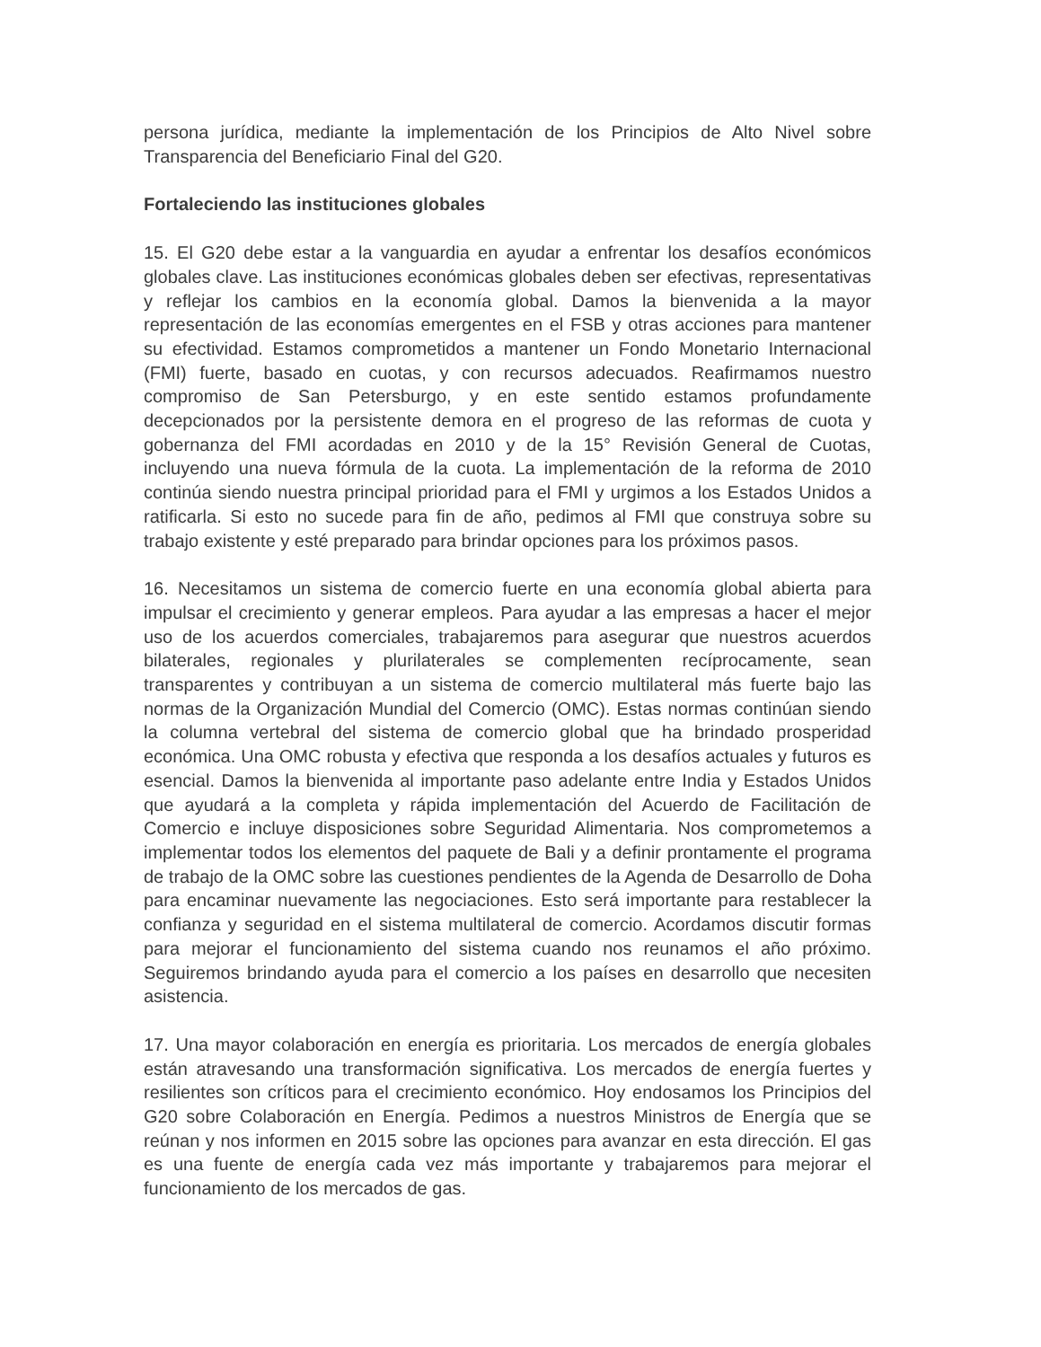persona jurídica, mediante la implementación de los Principios de Alto Nivel sobre Transparencia del Beneficiario Final del G20.
Fortaleciendo las instituciones globales
15. El G20 debe estar a la vanguardia en ayudar a enfrentar los desafíos económicos globales clave. Las instituciones económicas globales deben ser efectivas, representativas y reflejar los cambios en la economía global. Damos la bienvenida a la mayor representación de las economías emergentes en el FSB y otras acciones para mantener su efectividad. Estamos comprometidos a mantener un Fondo Monetario Internacional (FMI) fuerte, basado en cuotas, y con recursos adecuados. Reafirmamos nuestro compromiso de San Petersburgo, y en este sentido estamos profundamente decepcionados por la persistente demora en el progreso de las reformas de cuota y gobernanza del FMI acordadas en 2010 y de la 15° Revisión General de Cuotas, incluyendo una nueva fórmula de la cuota. La implementación de la reforma de 2010 continúa siendo nuestra principal prioridad para el FMI y urgimos a los Estados Unidos a ratificarla. Si esto no sucede para fin de año, pedimos al FMI que construya sobre su trabajo existente y esté preparado para brindar opciones para los próximos pasos.
16. Necesitamos un sistema de comercio fuerte en una economía global abierta para impulsar el crecimiento y generar empleos. Para ayudar a las empresas a hacer el mejor uso de los acuerdos comerciales, trabajaremos para asegurar que nuestros acuerdos bilaterales, regionales y plurilaterales se complementen recíprocamente, sean transparentes y contribuyan a un sistema de comercio multilateral más fuerte bajo las normas de la Organización Mundial del Comercio (OMC). Estas normas continúan siendo la columna vertebral del sistema de comercio global que ha brindado prosperidad económica. Una OMC robusta y efectiva que responda a los desafíos actuales y futuros es esencial. Damos la bienvenida al importante paso adelante entre India y Estados Unidos que ayudará a la completa y rápida implementación del Acuerdo de Facilitación de Comercio e incluye disposiciones sobre Seguridad Alimentaria. Nos comprometemos a implementar todos los elementos del paquete de Bali y a definir prontamente el programa de trabajo de la OMC sobre las cuestiones pendientes de la Agenda de Desarrollo de Doha para encaminar nuevamente las negociaciones. Esto será importante para restablecer la confianza y seguridad en el sistema multilateral de comercio. Acordamos discutir formas para mejorar el funcionamiento del sistema cuando nos reunamos el año próximo. Seguiremos brindando ayuda para el comercio a los países en desarrollo que necesiten asistencia.
17. Una mayor colaboración en energía es prioritaria. Los mercados de energía globales están atravesando una transformación significativa. Los mercados de energía fuertes y resilientes son críticos para el crecimiento económico. Hoy endosamos los Principios del G20 sobre Colaboración en Energía. Pedimos a nuestros Ministros de Energía que se reúnan y nos informen en 2015 sobre las opciones para avanzar en esta dirección. El gas es una fuente de energía cada vez más importante y trabajaremos para mejorar el funcionamiento de los mercados de gas.